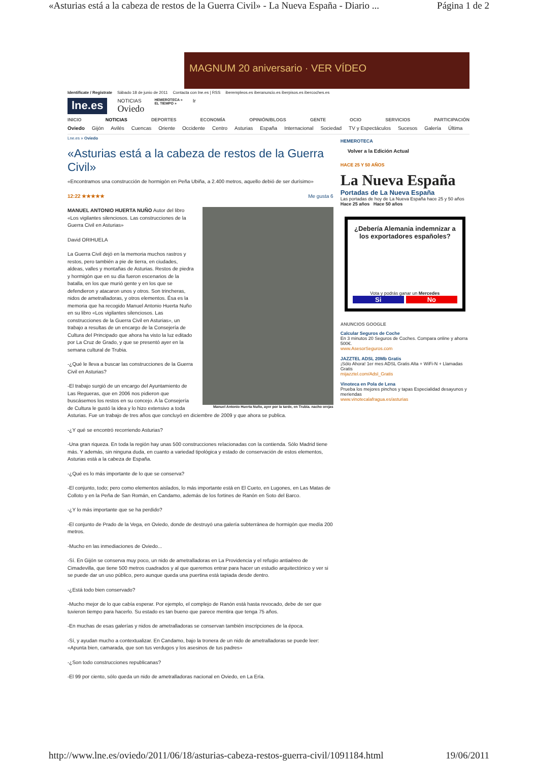«Asturias está a la cabeza de restos de la Guerra Civil» - La Nueva España - Diario ... Página 1 de 2
MAGNUM 20 aniversario · VER VÍDEO
Identifícate / Regístrate Sábado 18 de junio de 2011 Contacta con lne.es | RSS iberempleos.es iberanuncio.es iberpisos.es ibercoches.es
lne.es
NOTICIAS
Oviedo
HEMEROTECA »
EL TIEMPO »
Ir
INICIO NOTICIAS DEPORTES ECONOMÍA OPINIÓN/BLOGS GENTE OCIO SERVICIOS PARTICIPACIÓN
Oviedo Gijón Avilés Cuencas Oriente Occidente Centro Asturias España Internacional Sociedad TV y Espectáculos Sucesos Galería Última
Lne.es » Oviedo
«Asturias está a la cabeza de restos de la Guerra Civil»
«Encontramos una construcción de hormigón en Peña Ubiña, a 2.400 metros, aquello debió de ser durísimo»
12:22 ★★★★★ Me gusta 6
Manuel Antonio Huerta Nuño, ayer por la tarde, en Trubia. nacho orejas
MANUEL ANTONIO HUERTA NUÑO Autor del libro «Los vigilantes silenciosos. Las construcciones de la Guerra Civil en Asturias»
David ORIHUELA
La Guerra Civil dejó en la memoria muchos rastros y restos, pero también a pie de tierra, en ciudades, aldeas, valles y montañas de Asturias. Restos de piedra y hormigón que en su día fueron escenarios de la batalla, en los que murió gente y en los que se defendieron y atacaron unos y otros. Son trincheras, nidos de ametralladoras, y otros elementos. Ésa es la memoria que ha recogido Manuel Antonio Huerta Nuño en su libro «Los vigilantes silenciosos. Las construcciones de la Guerra Civil en Asturias», un trabajo a resultas de un encargo de la Consejería de Cultura del Principado que ahora ha visto la luz editado por La Cruz de Grado, y que se presentó ayer en la semana cultural de Trubia.
-¿Qué le lleva a buscar las construcciones de la Guerra Civil en Asturias?
-El trabajo surgió de un encargo del Ayuntamiento de Las Regueras, que en 2006 nos pidieron que buscásemos los restos en su concejo. A la Consejería de Cultura le gustó la idea y lo hizo extensivo a toda Asturias. Fue un trabajo de tres años que concluyó en diciembre de 2009 y que ahora se publica.
-¿Y qué se encontró recorriendo Asturias?
-Una gran riqueza. En toda la región hay unas 500 construcciones relacionadas con la contienda. Sólo Madrid tiene más. Y además, sin ninguna duda, en cuanto a variedad tipológica y estado de conservación de estos elementos, Asturias está a la cabeza de España.
-¿Qué es lo más importante de lo que se conserva?
-El conjunto, todo; pero como elementos aislados, lo más importante está en El Cueto, en Lugones, en Las Matas de Colloto y en la Peña de San Román, en Candamo, además de los fortines de Ranón en Soto del Barco.
-¿Y lo más importante que se ha perdido?
-El conjunto de Prado de la Vega, en Oviedo, donde de destruyó una galería subterránea de hormigón que medía 200 metros.
-Mucho en las inmediaciones de Oviedo...
-Sí. En Gijón se conserva muy poco, un nido de ametralladoras en La Providencia y el refugio antiaéreo de Cimadevilla, que tiene 500 metros cuadrados y al que queremos entrar para hacer un estudio arquitectónico y ver si se puede dar un uso público, pero aunque queda una puertina está tapiada desde dentro.
-¿Está todo bien conservado?
-Mucho mejor de lo que cabía esperar. Por ejemplo, el complejo de Ranón está hasta revocado, debe de ser que tuvieron tiempo para hacerlo. Su estado es tan bueno que parece mentira que tenga 75 años.
-En muchas de esas galerías y nidos de ametralladoras se conservan también inscripciones de la época.
-Sí, y ayudan mucho a contextualizar. En Candamo, bajo la tronera de un nido de ametralladoras se puede leer: «Apunta bien, camarada, que son tus verdugos y los asesinos de tus padres»
-¿Son todo construcciones republicanas?
-El 99 por ciento, sólo queda un nido de ametralladoras nacional en Oviedo, en La Ería.
HEMEROTECA
Volver a la Edición Actual
HACE 25 Y 50 AÑOS
La Nueva España
Portadas de La Nueva España
Las portadas de hoy de La Nueva España hace 25 y 50 años
Hace 25 años Hace 50 años
¿Debería Alemania indemnizar a los exportadores españoles?
Vota y podrás ganar un Mercedes
Si No
ANUNCIOS GOOGLE
Calcular Seguros de Coche
En 3 minutos 20 Seguros de Coches. Compara online y ahorra 500€.
www.AsesorSeguros.com
JAZZTEL ADSL 20Mb Gratis
¡Sólo Ahora! 1er mes ADSL Gratis Alta + WiFi-N + Llamadas Gratis
mijazztel.com/Adsl_Gratis
Vinoteca en Pola de Lena
Prueba los mejores pinchos y tapas Especialidad desayunos y meriendas
www.vinotecalafragua.es/asturias
http://www.lne.es/oviedo/2011/06/18/asturias-cabeza-restos-guerra-civil/1091184.html 19/06/2011